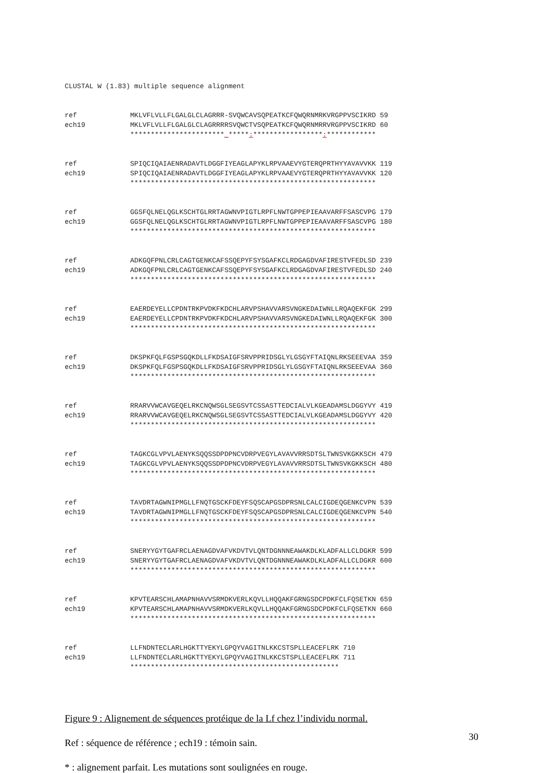CLUSTAL W (1.83) multiple sequence alignment
ref             MKLVFLVLLFLGALGLCLAGRRR-SVQWCAVSQPEATKCFQWQRNMRKVRGPPVSCIKRD 59
ech19           MKLVFLVLLFLGALGLCLAGRRRRSVQWCTVSQPEATKCFQWQRNMRRVRGPPVSCIKRD 60
                ***********************_*****:*****************:************
ref             SPIQCIQAIAENRADAVTLDGGFIYEAGLAPYKLRPVAAEVYGTERQPRTHYYAVAVVKK 119
ech19           SPIQCIQAIAENRADAVTLDGGFIYEAGLAPYKLRPVAAEVYGTERQPRTHYYAVAVVKK 120
                ************************************************************
ref             GGSFQLNELQGLKSCHTGLRRTAGWNVPIGTLRPFLNWTGPPEPIEAAVARFFSASCVPG 179
ech19           GGSFQLNELQGLKSCHTGLRRTAGWNVPIGTLRPFLNWTGPPEPIEAAVARFFSASCVPG 180
                ************************************************************
ref             ADKGQFPNLCRLCAGTGENKCAFSSQEPYFSYSGAFKCLRDGAGDVAFIRESTVFEDLSD 239
ech19           ADKGQFPNLCRLCAGTGENKCAFSSQEPYFSYSGAFKCLRDGAGDVAFIRESTVFEDLSD 240
                ************************************************************
ref             EAERDEYELLCPDNTRKPVDKFKDCHLARVPSHAVVARSVNGKEDAIWNLLRQAQEKFGK 299
ech19           EAERDEYELLCPDNTRKPVDKFKDCHLARVPSHAVVARSVNGKEDAIWNLLRQAQEKFGK 300
                ************************************************************
ref             DKSPKFQLFGSPSGQKDLLFKDSAIGFSRVPPRIDSGLYLGSGYFTAIQNLRKSEEEVAA 359
ech19           DKSPKFQLFGSPSGQKDLLFKDSAIGFSRVPPRIDSGLYLGSGYFTAIQNLRKSEEEVAA 360
                ************************************************************
ref             RRARVVWCAVGEQELRKCNQWSGLSEGSVTCSSASTTEDCIALVLKGEADAMSLDGGYVY 419
ech19           RRARVVWCAVGEQELRKCNQWSGLSEGSVTCSSASTTEDCIALVLKGEADAMSLDGGYVY 420
                ************************************************************
ref             TAGKCGLVPVLAENYKSQQSSDPDPNCVDRPVEGYLAVAVVRRSDTSLTWNSVKGKKSCH 479
ech19           TAGKCGLVPVLAENYKSQQSSDPDPNCVDRPVEGYLAVAVVRRSDTSLTWNSVKGKKSCH 480
                ************************************************************
ref             TAVDRTAGWNIPMGLLFNQTGSCKFDEYFSQSCAPGSDPRSNLCALCIGDEQGENKCVPN 539
ech19           TAVDRTAGWNIPMGLLFNQTGSCKFDEYFSQSCAPGSDPRSNLCALCIGDEQGENKCVPN 540
                ************************************************************
ref             SNERYYGYTGAFRCLAENAGDVAFVKDVTVLQNTDGNNNEAWAKDLKLADFALLCLDGKR 599
ech19           SNERYYGYTGAFRCLAENAGDVAFVKDVTVLQNTDGNNNEAWAKDLKLADFALLCLDGKR 600
                ************************************************************
ref             KPVTEARSCHLAMAPNHAVVSRMDKVERLKQVLLHQQAKFGRNGSDCPDKFCLFQSETKN 659
ech19           KPVTEARSCHLAMAPNHAVVSRMDKVERLKQVLLHQQAKFGRNGSDCPDKFCLFQSETKN 660
                ************************************************************
ref             LLFNDNTECLARLHGKTTYEKYLGPQYVAGITNLKKCSTSPLLEACEFLRK 710
ech19           LLFNDNTECLARLHGKTTYEKYLGPQYVAGITNLKKCSTSPLLEACEFLRK 711
                ***************************************************
Figure 9 : Alignement de séquences protéique de la Lf chez l’individu normal.
Ref : séquence de référence ; ech19 : témoin sain.
* : alignement parfait. Les mutations sont soulignées en rouge.
30